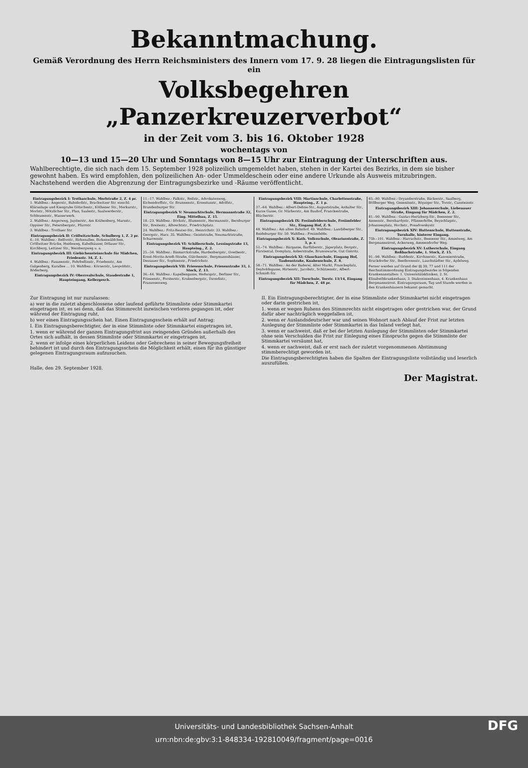Bekanntmachung.
Gemäß Verordnung des Herrn Reichsministers des Innern vom 17. 9. 28 liegen die Eintragungslisten für ein
Volksbegehren „Panzerkreuzerverbot“
in der Zeit vom 3. bis 16. Oktober 1928
wochentags von
10—13 und 15—20 Uhr und Sonntags von 8—15 Uhr zur Eintragung der Unterschriften aus.
Wahlberechtigte, die sich nach dem 15. September 1928 polizeilich umgemeldet haben, stehen in der Kartei des Bezirks, in dem sie bisher gewohnt haben. Es wird empfohlen, den polizeilichen An- oder Ummeldeschein oder eine andere Urkunde als Ausweis mitzubringen. Nachstehend werden die Abgrenzung der Eintragungsbezirke und -Räume veröffentlicht.
Eintragungsbezirk I: Trothaschule, Morlstraße 2, Z. 4 pr.
1. Wahlbez.: Angerstr., Bahnhofstr., Brachwitzer Str. einschl. Kläranlage und Kiesgrube Götschestr., Köthener Str., Merkurstr., Morlstr., Mötzlicher Str., Plan, Saalestr., Saalwerderstr., Schleusenstr., Wasserwerk.
2. Wahlbez.: Angerweg, Jupiterstr., Am Krähenberg, Marsstr., Oppiner Str., Petersbergstr., Pfarrstr.
3. Wahlbez.: Trothaer Str.
Eintragungsbezirk II: Cröllwitzschule, Schulberg 1, Z. 2 pr.
6.–10. Wahlbez.: Belforstr., Birkenallee, Birkenwäldchen, Cröllwitzer Brücke, Heideweg, Kabelhäuser, Dölauer Str., Kirchberg, Lettiner Str., Weinbergweg u. a.
Eintragungsbezirk III: Giebichensteinschule für Mädchen, Friedenstr. 34, Z. 1.
4. Wahlbez.: Fasanenstr., Fehrbellinstr., Friedenstr., Am Galgenberg, Kurallee ... 10. Wahlbez.: Körnerstr., Leopoldstr., Röderberg.
Eintragungsbezirk IV: Oberrealschule, Staudestraße 1, Haupteingang, Kellergesch.
11.–17. Wahlbez.: Falkstr., Reilstr., Advokatenweg, Eichendorffstr., Gr. Brunnenstr., Ernestusstr., Adolfstr., Brandenburger Str.
Eintragungsbezirk V: Neumarktschule, Hermannstraße 32, Eing. Mittelbau, Z. 15.
18.–23. Wahlbez.: Böckstr., Blumenstr., Hermannstr., Bernburger Str., Breitestr., Albrechtstr., Friedrichplatz.
24. Wahlbez.: Fritz-Reuter-Str., Heinrichstr. 33. Wahlbez.: Georgstr., Harz. 35. Wahlbez.: Geiststraße, Neumarktstraße, Scharrenstr.
Eintragungsbezirk VI: Schillerschule, Lessingstraße 13, Haupteing., Z. 2.
25.–34. Wahlbez.: Bismarckstraße, Hardenbergstr., Goethestr., Ernst-Moritz-Arndt-Straße, Gütchenstr., Bergmannshäuser, Dessauer Str., Sophienstr., Friedrichstr.
Eintragungsbezirk VII: Friesenschule, Friesenstraße 33, 1. Stock, Z. 13.
36.–44. Wahlbez.: Kapellengasse, Hedwigstr., Berliner Str., Friesenstr., Forsterstr., Krukenbergstr., Dzondistr., Franzosenweg.
Eintragungsbezirk VIII: Martinschule, Charlottenstraße, Haupteing., Z. 1 p.
37.–64. Wahlbez.: Albert-Dehne-Str., Auguststraße, Anhalter Str., Kurze Gasse, Gr. Märkerstr., Am Bauhof, Franckestraße, Blücherstr.
Eintragungsbezirk IX: Freiimfelderschule, Freiimfelder Str., Eingang Hof, Z. 9.
48. Wahlbez.: Am alten Bahnhof. 49. Wahlbez.: Landsberger Str., Reideburger Str. 50. Wahlbez.: Freiimfelde.
Eintragungsbezirk X: Kath. Volksschule, Oleariusstraße, Z. 3, p. r.
51.–74. Wahlbez.: Bärgasse, Barfüßerstr., Jägerplatz, Bergstr., Fürstental, Domplatz, Ankerstraße, Brunoswarte, Gut Gimritz.
Eintragungsbezirk XI: Glauchaschule, Eingang Hof, Taubenstraße, Knabenschule, Z. 8.
58.–71. Wahlbez.: An der Badereí, Alter Markt, Franckeplatz, Deyboldsgasse, Hirtenstr., Jacobstr., Schützenstr., Albert-Schmidt-Str.
Eintragungsbezirk XII: Torschule, Torstr. 13/14, Eingang für Mädchen, Z. 48 pr.
65.–80. Wahlbez.: Dryanderstraße, Bäckerstr., Saalberg, Böllberger Weg, Gesenitsstr., Röpziger Str., Torstr., Cansteinstr.
Eintragungsbezirk XIII: Johannesschule, Liebenauer Straße, Eingang für Mädchen, Z. 2.
81.–90. Wahlbez.: Gustav-Hertzberg-Str., Beesener Str., Annenstr., Bernhardystr., Pfännerhöhe, Beyschlagstr., Johannesplatz, Hochstr., Posadowskystr.
Eintragungsbezirk XIV: Huttenschule, Huttenstraße, Turnhalle, hinterer Eingang.
75b.–101. Wahlbez.: Harrachstr., Beesener Str., Amselweg, Am Bergmannstrost, Ackerweg, Ammendorfer Weg.
Eintragungsbezirk XV: Lutherschule, Eingang Roßbachstraße, 1. Stock, Z. 15.
91.–98. Wahlbez.: Buddestr., Kirchnerstr., Kanonierstraße, Bruckdorfer Str., Beethovenstr., Lauchstädter Str., Apfelweg.
Ferner werden auf Grund der §§ 39, 77 und 111 der Reichsstimmordnung Eintragungsbezirke in folgenden Krankenanstalten: 1. Universitätskliniken, 2. St. Elisabethkrankenhaus, 3. Diakonissenhaus, 4. Krankenhaus Bergmannstrost. Eintragungsraum, Tag und Stunde werden in den Krankenhäusern bekannt gemacht.
Zur Eintragung ist nur zuzulassen:
a) wer in die zuletzt abgeschlossene oder laufend geführte Stimmliste oder Stimmkartei eingetragen ist, es sei denn, daß das Stimmrecht inzwischen verloren gegangen ist, oder während der Eintragung ruht,
b) wer einen Eintragungsschein hat. Einen Eintragungsschein erhält auf Antrag:
I. Ein Eintragungsberechtigter, der in eine Stimmliste oder Stimmkartei eingetragen ist,
1. wenn er während der ganzen Eintragungsfrist aus zwingenden Gründen außerhalb des Ortes sich aufhält, in dessen Stimmliste oder Stimmkartei er eingetragen ist,
2. wenn er infolge eines körperlichen Leidens oder Gebrechens in seiner Bewegungsfreiheit behindert ist und durch den Eintragungsschein die Möglichkeit erhält, einen für ihn günstiger gelegenen Eintragungsraum aufzusuchen.
Halle, den 29. September 1928.
II. Ein Eintragungsberechtigter, der in eine Stimmliste oder Stimmkartei nicht eingetragen oder darin gestrichen ist,
1. wenn er wegen Ruhens des Stimmrechts nicht eingetragen oder gestrichen war, der Grund dafür aber nachträglich weggefallen ist,
2. wenn er Auslandsdeutscher war und seinen Wohnort nach Ablauf der Frist zur letzten Auslegung der Stimmliste oder Stimmkartei in das Inland verlegt hat,
3. wenn er nachweist, daß er bei der letzten Auslegung der Stimmlisten oder Stimmkartei ohne sein Verschulden die Frist zur Einlegung eines Einspruchs gegen die Stimmliste der Stimmkartei versäumt hat,
4. wenn er nachweist, daß er erst nach der zuletzt vorgenommenen Abstimmung stimmberechtigt geworden ist.
Die Eintragungsberechtigten haben die Spalten der Eintragungsliste vollständig und leserlich auszufüllen.
Der Magistrat.
Universitäts- und Landesbibliothek Sachsen-Anhalt
urn:nbn:de:gbv:3:1-848334-192810049/fragment/page=0016 DFG